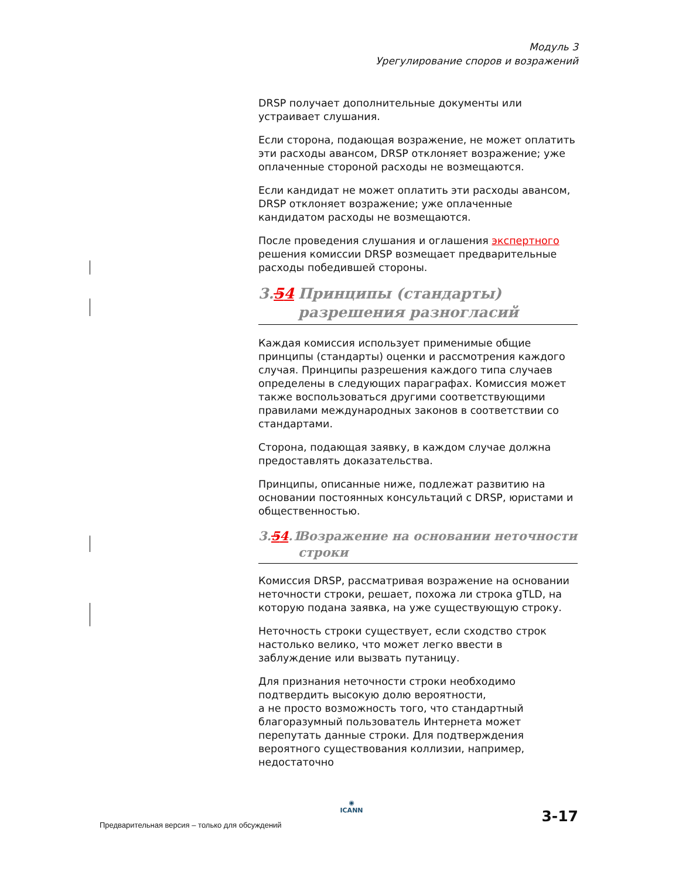Модуль 3
Урегулирование споров и возражений
DRSP получает дополнительные документы или устраивает слушания.
Если сторона, подающая возражение, не может оплатить эти расходы авансом, DRSP отклоняет возражение; уже оплаченные стороной расходы не возмещаются.
Если кандидат не может оплатить эти расходы авансом, DRSP отклоняет возражение; уже оплаченные кандидатом расходы не возмещаются.
После проведения слушания и оглашения экспертного решения комиссии DRSP возмещает предварительные расходы победившей стороны.
3.54 Принципы (стандарты) разрешения разногласий
Каждая комиссия использует применимые общие принципы (стандарты) оценки и рассмотрения каждого случая. Принципы разрешения каждого типа случаев определены в следующих параграфах. Комиссия может также воспользоваться другими соответствующими правилами международных законов в соответствии со стандартами.
Сторона, подающая заявку, в каждом случае должна предоставлять доказательства.
Принципы, описанные ниже, подлежат развитию на основании постоянных консультаций с DRSP, юристами и общественностью.
3.54.1 Возражение на основании неточности строки
Комиссия DRSP, рассматривая возражение на основании неточности строки, решает, похожа ли строка gTLD, на которую подана заявка, на уже существующую строку.
Неточность строки существует, если сходство строк настолько велико, что может легко ввести в заблуждение или вызвать путаницу.
Для признания неточности строки необходимо подтвердить высокую долю вероятности,
а не просто возможность того, что стандартный благоразумный пользователь Интернета может перепутать данные строки. Для подтверждения вероятного существования коллизии, например, недостаточно
Предварительная версия – только для обсуждений
◉
ICANN
3-17